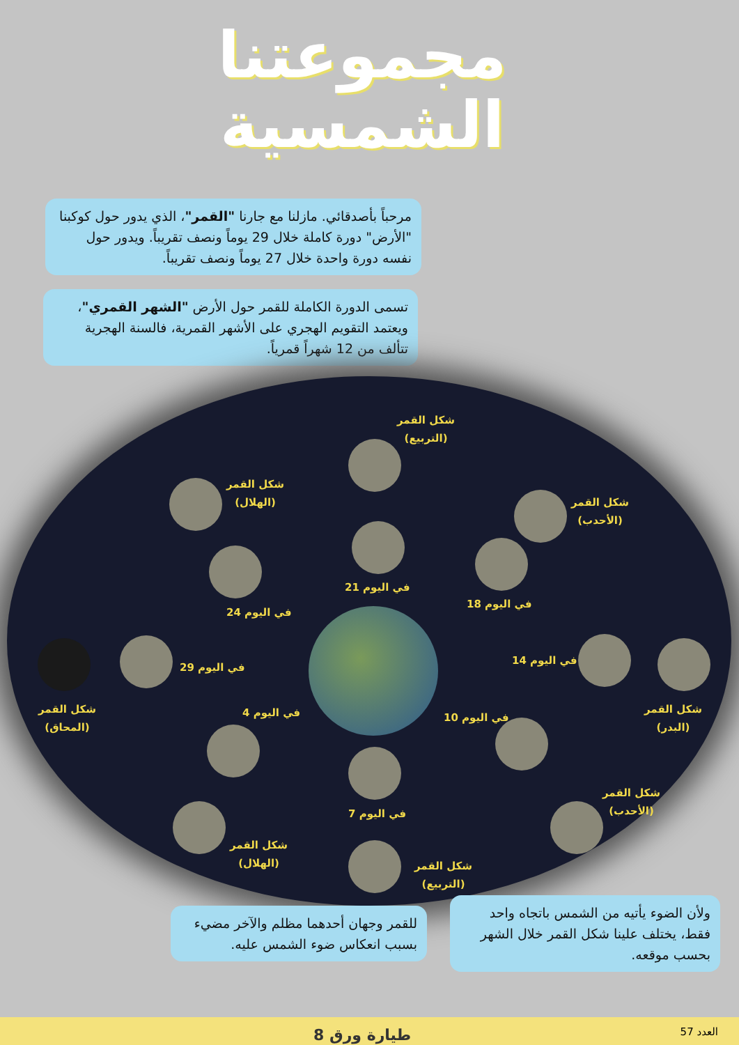مجموعتنا
الشمسية
مرحباً بأصدقائي. مازلنا مع جارنا "القمر"، الذي يدور حول كوكبنا "الأرض" دورة كاملة خلال 29 يوماً ونصف تقريباً. ويدور حول نفسه دورة واحدة خلال 27 يوماً ونصف تقريباً.
تسمى الدورة الكاملة للقمر حول الأرض "الشهر القمري"، ويعتمد التقويم الهجري على الأشهر القمرية، فالسنة الهجرية تتألف من 12 شهراً قمرياً.
شكل القمر
(التربيع)
شكل القمر
(الهلال)
شكل القمر
(الأحدب)
في اليوم 21
في اليوم 24
في اليوم 18
شكل القمر
(المحاق)
في اليوم 29
في اليوم 14
شكل القمر
(البدر)
في اليوم 4 في اليوم 10
في اليوم 7
شكل القمر
(الأحدب)
شكل القمر
(الهلال)
شكل القمر
(التربيع)
للقمر وجهان أحدهما مظلم والآخر مضيء بسبب انعكاس ضوء الشمس عليه.
ولأن الضوء يأتيه من الشمس باتجاه واحد فقط، يختلف علينا شكل القمر خلال الشهر بحسب موقعه.
طيارة ورق 8 العدد 57